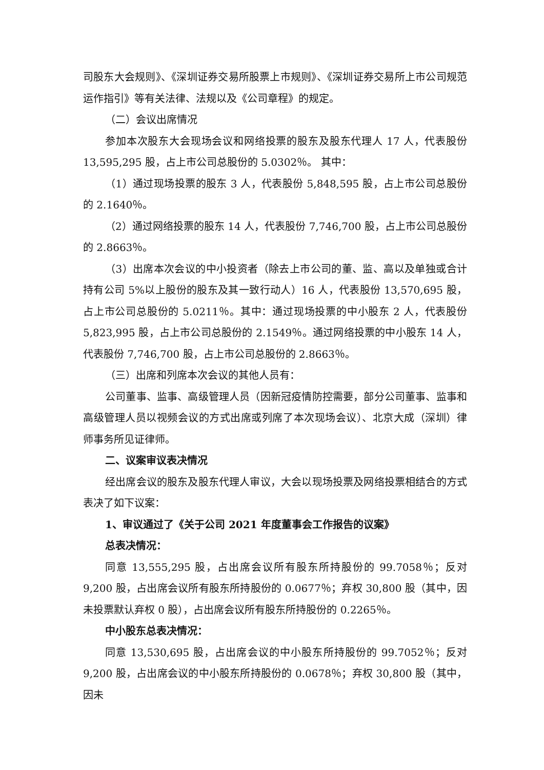司股东大会规则》、《深圳证券交易所股票上市规则》、《深圳证券交易所上市公司规范运作指引》等有关法律、法规以及《公司章程》的规定。
（二）会议出席情况
参加本次股东大会现场会议和网络投票的股东及股东代理人 17 人，代表股份 13,595,295 股，占上市公司总股份的 5.0302％。 其中：
（1）通过现场投票的股东 3 人，代表股份 5,848,595 股，占上市公司总股份的 2.1640％。
（2）通过网络投票的股东 14 人，代表股份 7,746,700 股，占上市公司总股份的 2.8663％。
（3）出席本次会议的中小投资者（除去上市公司的董、监、高以及单独或合计持有公司 5%以上股份的股东及其一致行动人）16 人，代表股份 13,570,695 股，占上市公司总股份的 5.0211％。其中：通过现场投票的中小股东 2 人，代表股份 5,823,995 股，占上市公司总股份的 2.1549％。通过网络投票的中小股东 14 人，代表股份 7,746,700 股，占上市公司总股份的 2.8663％。
（三）出席和列席本次会议的其他人员有：
公司董事、监事、高级管理人员（因新冠疫情防控需要，部分公司董事、监事和高级管理人员以视频会议的方式出席或列席了本次现场会议）、北京大成（深圳）律师事务所见证律师。
二、议案审议表决情况
经出席会议的股东及股东代理人审议，大会以现场投票及网络投票相结合的方式表决了如下议案：
1、审议通过了《关于公司 2021 年度董事会工作报告的议案》
总表决情况：
同意 13,555,295 股，占出席会议所有股东所持股份的 99.7058％；反对 9,200 股，占出席会议所有股东所持股份的 0.0677％；弃权 30,800 股（其中，因未投票默认弃权 0 股），占出席会议所有股东所持股份的 0.2265％。
中小股东总表决情况：
同意 13,530,695 股，占出席会议的中小股东所持股份的 99.7052％；反对 9,200 股，占出席会议的中小股东所持股份的 0.0678％；弃权 30,800 股（其中，因未